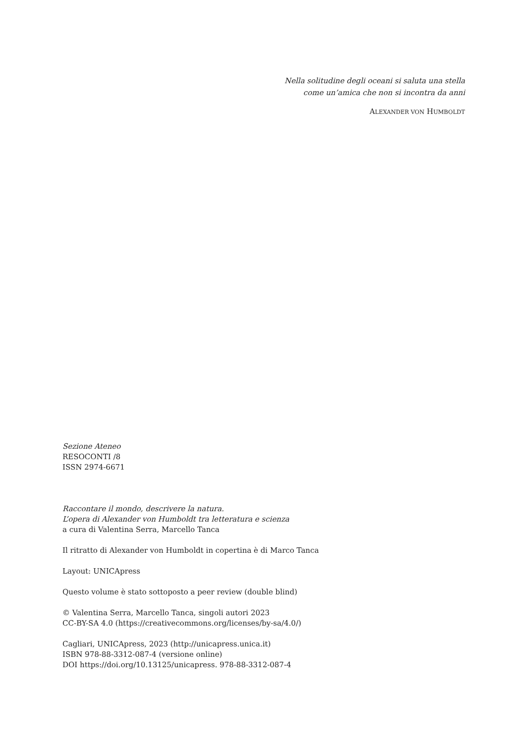Nella solitudine degli oceani si saluta una stella
come un’amica che non si incontra da anni
ALEXANDER VON HUMBOLDT
Sezione Ateneo
RESOCONTI /8
ISSN 2974-6671
Raccontare il mondo, descrivere la natura.
L’opera di Alexander von Humboldt tra letteratura e scienza
a cura di Valentina Serra, Marcello Tanca
Il ritratto di Alexander von Humboldt in copertina è di Marco Tanca
Layout: UNICApress
Questo volume è stato sottoposto a peer review (double blind)
© Valentina Serra, Marcello Tanca, singoli autori 2023
CC-BY-SA 4.0 (https://creativecommons.org/licenses/by-sa/4.0/)
Cagliari, UNICApress, 2023 (http://unicapress.unica.it)
ISBN 978-88-3312-087-4 (versione online)
DOI https://doi.org/10.13125/unicapress. 978-88-3312-087-4